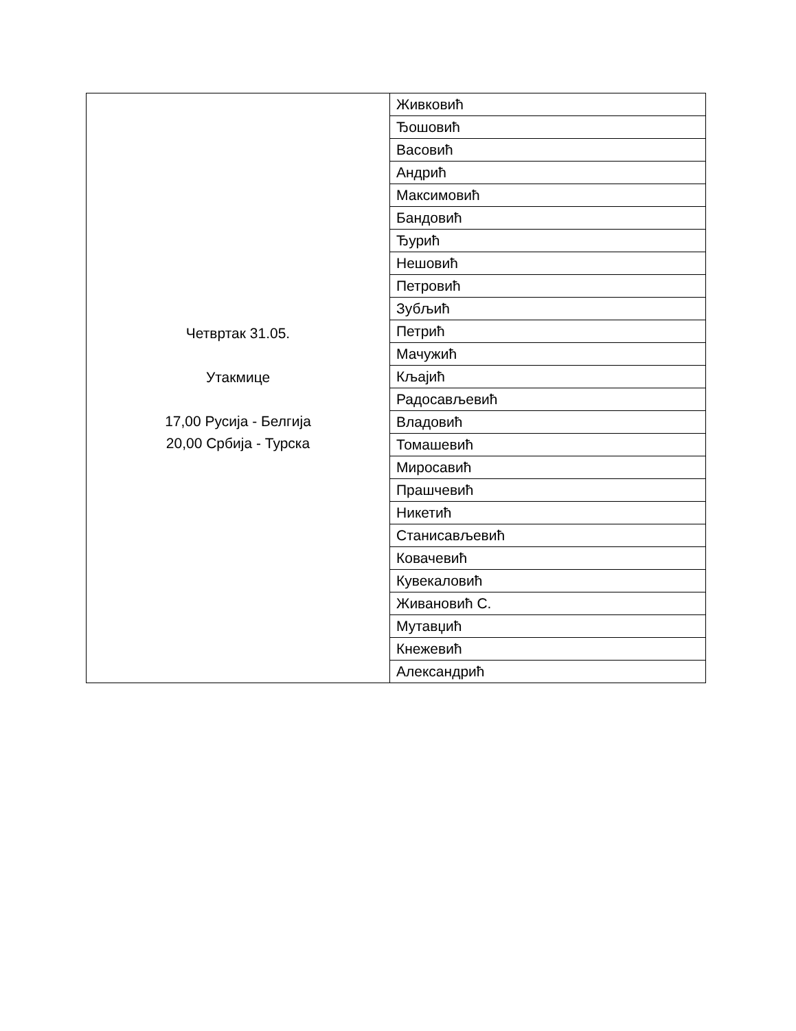| Четвртак 31.05. Утакмице 17,00 Русија - Белгија 20,00 Србија - Турска | Живковић |
| | Ђошовић |
| | Васовић |
| | Андрић |
| | Максимовић |
| | Бандовић |
| | Ђурић |
| | Нешовић |
| | Петровић |
| | Зубљић |
| | Петрић |
| | Мачужић |
| | Кљајић |
| | Радосављевић |
| | Владовић |
| | Томашевић |
| | Миросавић |
| | Прашчевић |
| | Никетић |
| | Станисављевић |
| | Ковачевић |
| | Кувекаловић |
| | Живановић С. |
| | Мутавџић |
| | Кнежевић |
| | Александрић |